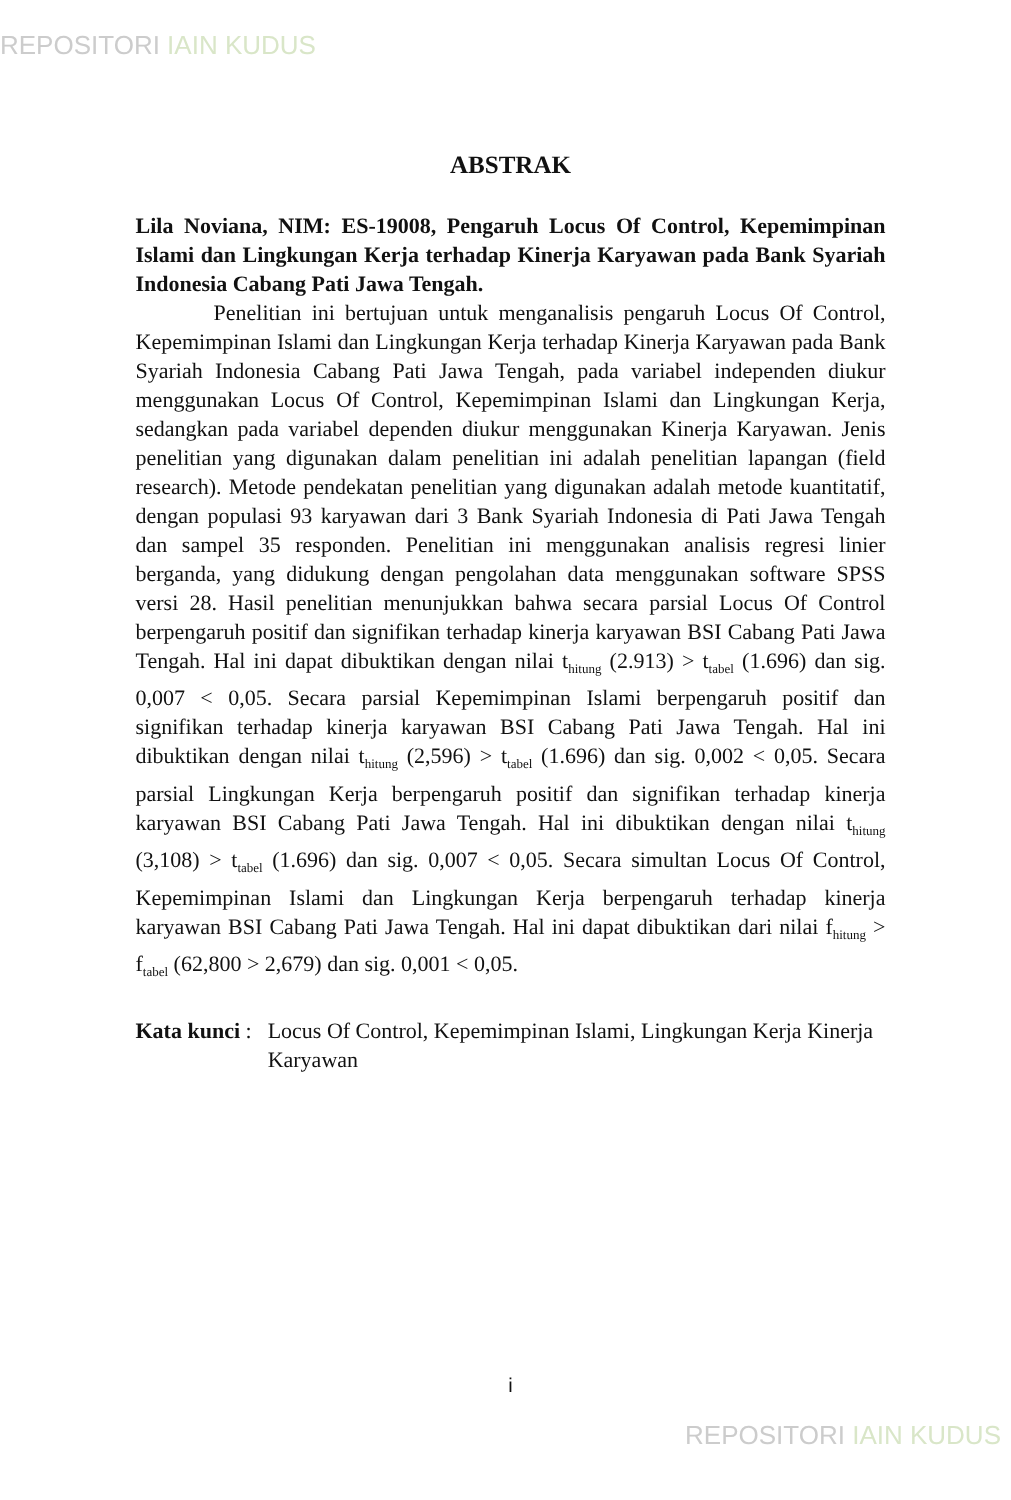REPOSITORI IAIN KUDUS
ABSTRAK
Lila Noviana, NIM: ES-19008, Pengaruh Locus Of Control, Kepemimpinan Islami dan Lingkungan Kerja terhadap Kinerja Karyawan pada Bank Syariah Indonesia Cabang Pati Jawa Tengah.
Penelitian ini bertujuan untuk menganalisis pengaruh Locus Of Control, Kepemimpinan Islami dan Lingkungan Kerja terhadap Kinerja Karyawan pada Bank Syariah Indonesia Cabang Pati Jawa Tengah, pada variabel independen diukur menggunakan Locus Of Control, Kepemimpinan Islami dan Lingkungan Kerja, sedangkan pada variabel dependen diukur menggunakan Kinerja Karyawan. Jenis penelitian yang digunakan dalam penelitian ini adalah penelitian lapangan (field research). Metode pendekatan penelitian yang digunakan adalah metode kuantitatif, dengan populasi 93 karyawan dari 3 Bank Syariah Indonesia di Pati Jawa Tengah dan sampel 35 responden. Penelitian ini menggunakan analisis regresi linier berganda, yang didukung dengan pengolahan data menggunakan software SPSS versi 28. Hasil penelitian menunjukkan bahwa secara parsial Locus Of Control berpengaruh positif dan signifikan terhadap kinerja karyawan BSI Cabang Pati Jawa Tengah. Hal ini dapat dibuktikan dengan nilai t<sub>hitung</sub> (2.913) > t<sub>tabel</sub> (1.696) dan sig. 0,007 < 0,05. Secara parsial Kepemimpinan Islami berpengaruh positif dan signifikan terhadap kinerja karyawan BSI Cabang Pati Jawa Tengah. Hal ini dibuktikan dengan nilai t<sub>hitung</sub> (2,596) > t<sub>tabel</sub> (1.696) dan sig. 0,002 < 0,05. Secara parsial Lingkungan Kerja berpengaruh positif dan signifikan terhadap kinerja karyawan BSI Cabang Pati Jawa Tengah. Hal ini dibuktikan dengan nilai t<sub>hitung</sub> (3,108) > t<sub>tabel</sub> (1.696) dan sig. 0,007 < 0,05. Secara simultan Locus Of Control, Kepemimpinan Islami dan Lingkungan Kerja berpengaruh terhadap kinerja karyawan BSI Cabang Pati Jawa Tengah. Hal ini dapat dibuktikan dari nilai f<sub>hitung</sub> > f<sub>tabel</sub> (62,800 > 2,679) dan sig. 0,001 < 0,05.
Kata kunci : Locus Of Control, Kepemimpinan Islami, Lingkungan Kerja Kinerja Karyawan
i
REPOSITORI IAIN KUDUS